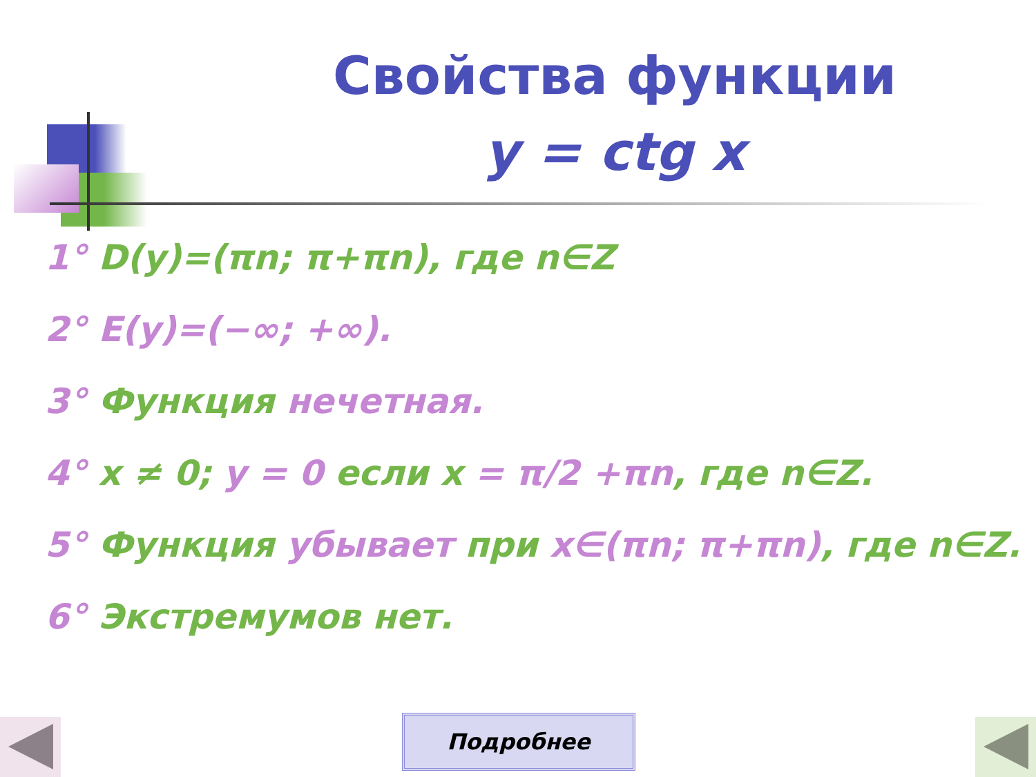Свойства функции
y = ctg x
1° D(y)=(πn; π+πn), где n∈Z
2° E(y)=(−∞; +∞).
3° Функция нечетная.
4° x ≠ 0; y = 0 если x = π/2 +πn, где n∈Z.
5° Функция убывает при x∈(πn; π+πn), где n∈Z.
6° Экстремумов нет.
Подробнее